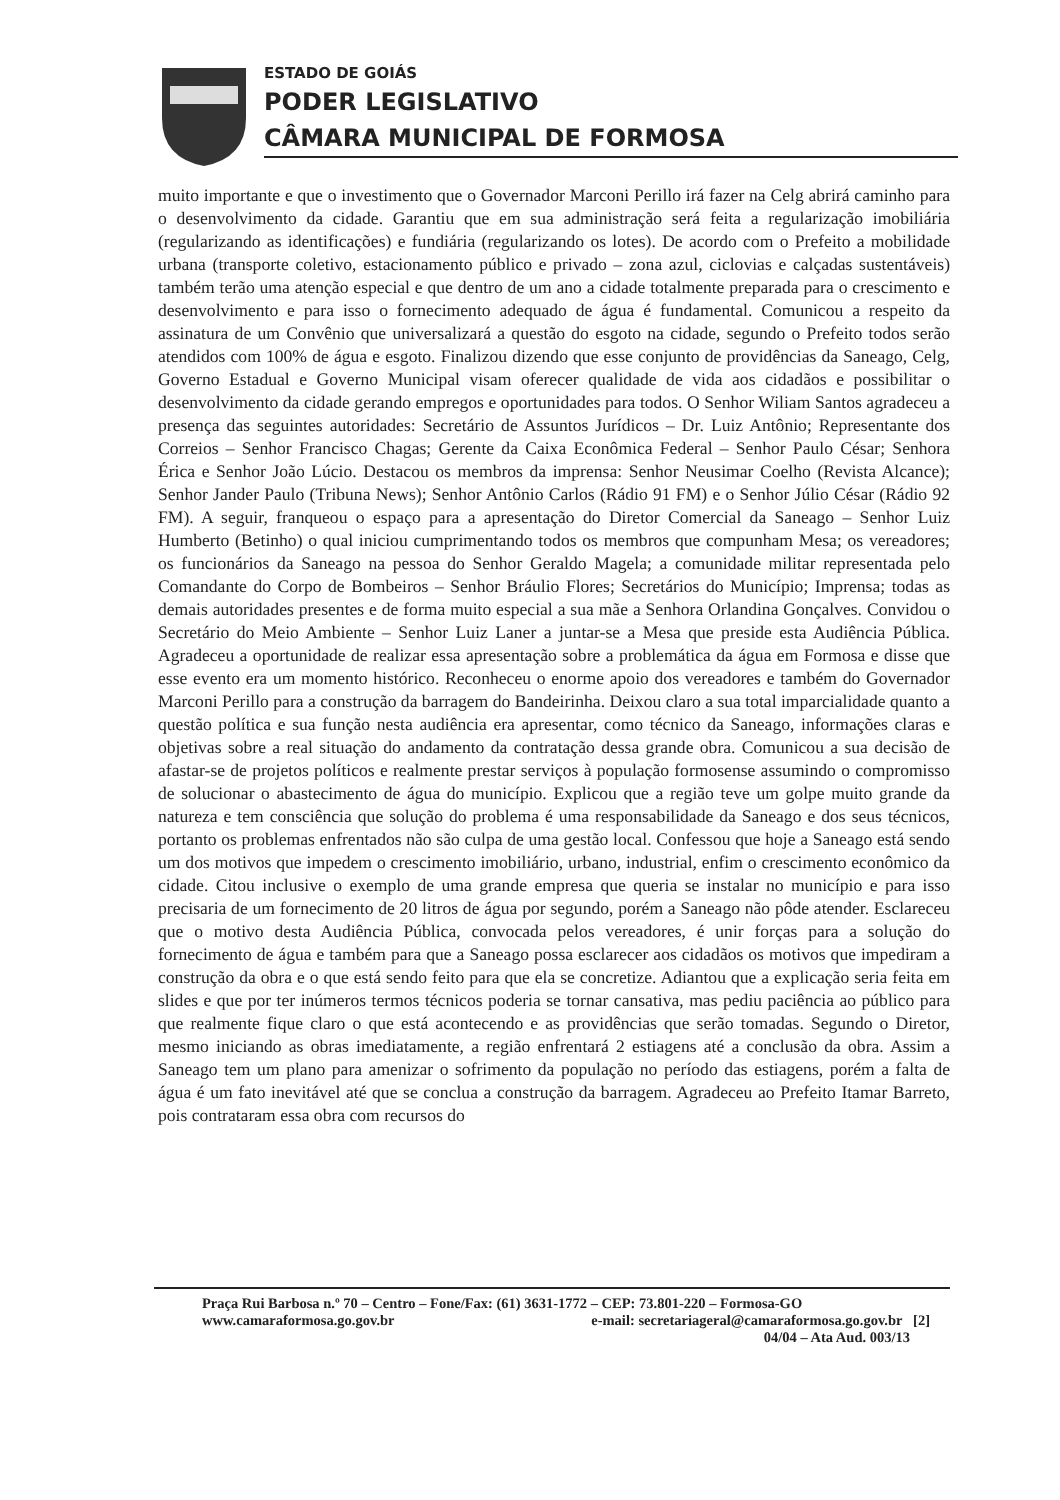ESTADO DE GOIÁS
PODER LEGISLATIVO
CÂMARA MUNICIPAL DE FORMOSA
muito importante e que o investimento que o Governador Marconi Perillo irá fazer na Celg abrirá caminho para o desenvolvimento da cidade. Garantiu que em sua administração será feita a regularização imobiliária (regularizando as identificações) e fundiária (regularizando os lotes). De acordo com o Prefeito a mobilidade urbana (transporte coletivo, estacionamento público e privado – zona azul, ciclovias e calçadas sustentáveis) também terão uma atenção especial e que dentro de um ano a cidade totalmente preparada para o crescimento e desenvolvimento e para isso o fornecimento adequado de água é fundamental. Comunicou a respeito da assinatura de um Convênio que universalizará a questão do esgoto na cidade, segundo o Prefeito todos serão atendidos com 100% de água e esgoto. Finalizou dizendo que esse conjunto de providências da Saneago, Celg, Governo Estadual e Governo Municipal visam oferecer qualidade de vida aos cidadãos e possibilitar o desenvolvimento da cidade gerando empregos e oportunidades para todos. O Senhor Wiliam Santos agradeceu a presença das seguintes autoridades: Secretário de Assuntos Jurídicos – Dr. Luiz Antônio; Representante dos Correios – Senhor Francisco Chagas; Gerente da Caixa Econômica Federal – Senhor Paulo César; Senhora Érica e Senhor João Lúcio. Destacou os membros da imprensa: Senhor Neusimar Coelho (Revista Alcance); Senhor Jander Paulo (Tribuna News); Senhor Antônio Carlos (Rádio 91 FM) e o Senhor Júlio César (Rádio 92 FM). A seguir, franqueou o espaço para a apresentação do Diretor Comercial da Saneago – Senhor Luiz Humberto (Betinho) o qual iniciou cumprimentando todos os membros que compunham Mesa; os vereadores; os funcionários da Saneago na pessoa do Senhor Geraldo Magela; a comunidade militar representada pelo Comandante do Corpo de Bombeiros – Senhor Bráulio Flores; Secretários do Município; Imprensa; todas as demais autoridades presentes e de forma muito especial a sua mãe a Senhora Orlandina Gonçalves. Convidou o Secretário do Meio Ambiente – Senhor Luiz Laner a juntar-se a Mesa que preside esta Audiência Pública. Agradeceu a oportunidade de realizar essa apresentação sobre a problemática da água em Formosa e disse que esse evento era um momento histórico. Reconheceu o enorme apoio dos vereadores e também do Governador Marconi Perillo para a construção da barragem do Bandeirinha. Deixou claro a sua total imparcialidade quanto a questão política e sua função nesta audiência era apresentar, como técnico da Saneago, informações claras e objetivas sobre a real situação do andamento da contratação dessa grande obra. Comunicou a sua decisão de afastar-se de projetos políticos e realmente prestar serviços à população formosense assumindo o compromisso de solucionar o abastecimento de água do município. Explicou que a região teve um golpe muito grande da natureza e tem consciência que solução do problema é uma responsabilidade da Saneago e dos seus técnicos, portanto os problemas enfrentados não são culpa de uma gestão local. Confessou que hoje a Saneago está sendo um dos motivos que impedem o crescimento imobiliário, urbano, industrial, enfim o crescimento econômico da cidade. Citou inclusive o exemplo de uma grande empresa que queria se instalar no município e para isso precisaria de um fornecimento de 20 litros de água por segundo, porém a Saneago não pôde atender. Esclareceu que o motivo desta Audiência Pública, convocada pelos vereadores, é unir forças para a solução do fornecimento de água e também para que a Saneago possa esclarecer aos cidadãos os motivos que impediram a construção da obra e o que está sendo feito para que ela se concretize. Adiantou que a explicação seria feita em slides e que por ter inúmeros termos técnicos poderia se tornar cansativa, mas pediu paciência ao público para que realmente fique claro o que está acontecendo e as providências que serão tomadas. Segundo o Diretor, mesmo iniciando as obras imediatamente, a região enfrentará 2 estiagens até a conclusão da obra. Assim a Saneago tem um plano para amenizar o sofrimento da população no período das estiagens, porém a falta de água é um fato inevitável até que se conclua a construção da barragem. Agradeceu ao Prefeito Itamar Barreto, pois contrataram essa obra com recursos do
Praça Rui Barbosa n.º 70 – Centro – Fone/Fax: (61) 3631-1772 – CEP: 73.801-220 – Formosa-GO
www.camaraformosa.go.gov.br e-mail: secretariageral@camaraformosa.go.gov.br [2]
04/04 – Ata Aud. 003/13